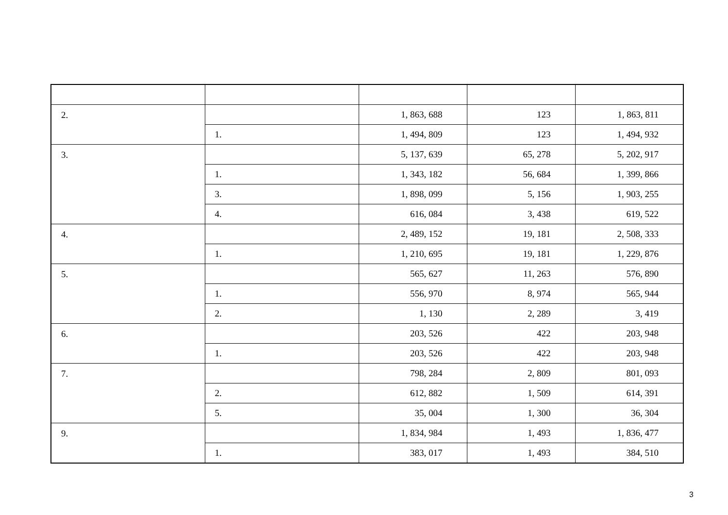| 2. | | 1, 863, 688 | 123 | 1, 863, 811 |
| | 1. | 1, 494, 809 | 123 | 1, 494, 932 |
| 3. | | 5, 137, 639 | 65, 278 | 5, 202, 917 |
| | 1. | 1, 343, 182 | 56, 684 | 1, 399, 866 |
| | 3. | 1, 898, 099 | 5, 156 | 1, 903, 255 |
| | 4. | 616, 084 | 3, 438 | 619, 522 |
| 4. | | 2, 489, 152 | 19, 181 | 2, 508, 333 |
| | 1. | 1, 210, 695 | 19, 181 | 1, 229, 876 |
| 5. | | 565, 627 | 11, 263 | 576, 890 |
| | 1. | 556, 970 | 8, 974 | 565, 944 |
| | 2. | 1, 130 | 2, 289 | 3, 419 |
| 6. | | 203, 526 | 422 | 203, 948 |
| | 1. | 203, 526 | 422 | 203, 948 |
| 7. | | 798, 284 | 2, 809 | 801, 093 |
| | 2. | 612, 882 | 1, 509 | 614, 391 |
| | 5. | 35, 004 | 1, 300 | 36, 304 |
| 9. | | 1, 834, 984 | 1, 493 | 1, 836, 477 |
| | 1. | 383, 017 | 1, 493 | 384, 510 |
3